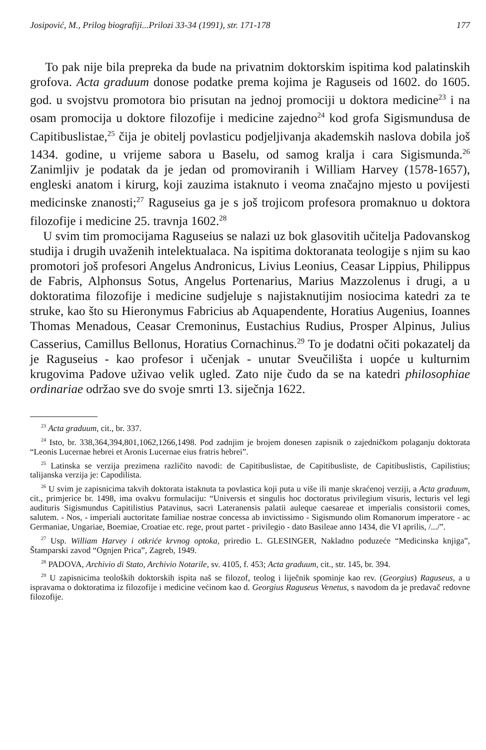Josipović, M., Prilog biografiji...Prilozi 33-34 (1991), str. 171-178 177
To pak nije bila prepreka da bude na privatnim doktorskim ispitima kod palatinskih grofova. Acta graduum donose podatke prema kojima je Raguseis od 1602. do 1605. god. u svojstvu promotora bio prisutan na jednoj promociji u doktora medicine<sup>23</sup> i na osam promocija u doktore filozofije i medicine zajedno<sup>24</sup> kod grofa Sigismundusa de Capitibuslistae,<sup>25</sup> čija je obitelj povlasticu podjeljivanja akademskih naslova dobila još 1434. godine, u vrijeme sabora u Baselu, od samog kralja i cara Sigismunda.<sup>26</sup> Zanimljiv je podatak da je jedan od promoviranih i William Harvey (1578-1657), engleski anatom i kirurg, koji zauzima istaknuto i veoma značajno mjesto u povijesti medicinske znanosti;<sup>27</sup> Raguseius ga je s još trojicom profesora promaknuo u doktora filozofije i medicine 25. travnja 1602.<sup>28</sup>
U svim tim promocijama Raguseius se nalazi uz bok glasovitih učitelja Padovanskog studija i drugih uvaženih intelektualaca. Na ispitima doktoranata teologije s njim su kao promotori još profesori Angelus Andronicus, Livius Leonius, Ceasar Lippius, Philippus de Fabris, Alphonsus Sotus, Angelus Portenarius, Marius Mazzolenus i drugi, a u doktoratima filozofije i medicine sudjeluje s najistaknutijim nosiocima katedri za te struke, kao što su Hieronymus Fabricius ab Aquapendente, Horatius Augenius, Ioannes Thomas Menadous, Ceasar Cremoninus, Eustachius Rudius, Prosper Alpinus, Julius Casserius, Camillus Bellonus, Horatius Cornachinus.<sup>29</sup> To je dodatni očiti pokazatelj da je Raguseius - kao profesor i učenjak - unutar Sveučilišta i uopće u kulturnim krugovima Padove uživao velik ugled. Zato nije čudo da se na katedri philosophiae ordinariae održao sve do svoje smrti 13. siječnja 1622.
<sup>23</sup> Acta graduum, cit., br. 337.
<sup>24</sup> Isto, br. 338,364,394,801,1062,1266,1498. Pod zadnjim je brojem donesen zapisnik o zajedničkom polaganju doktorata “Leonis Lucernae hebrei et Aronis Lucernae eius fratris hebrei”.
<sup>25</sup> Latinska se verzija prezimena različito navodi: de Capitibuslistae, de Capitibusliste, de Capitibuslistis, Capilistius; talijanska verzija je: Capodilista.
<sup>26</sup> U svim je zapisnicima takvih doktorata istaknuta ta povlastica koji puta u više ili manje skraćenoj verziji, a Acta graduum, cit., primjerice br. 1498, ima ovakvu formulaciju: “Universis et singulis hoc doctoratus privilegium visuris, lecturis vel legi audituris Sigismundus Capitilistius Patavinus, sacri Lateranensis palatii auleque caesareae et imperialis consistorii comes, salutem. - Nos, - imperiali auctoritate familiae nostrae concessa ab invictissimo - Sigismundo olim Romanorum imperatore - ac Germaniae, Ungariae, Boemiae, Croatiae etc. rege, prout partet - privilegio - dato Basileae anno 1434, die VI aprilis, /.../”.
<sup>27</sup> Usp. William Harvey i otkriće krvnog optoka, priredio L. GLESINGER, Nakladno poduzeće “Medicinska knjiga”, Štamparski zavod “Ognjen Prica”, Zagreb, 1949.
<sup>28</sup> PADOVA, Archivio di Stato, Archivio Notarile, sv. 4105, f. 453; Acta graduum, cit., str. 145, br. 394.
<sup>29</sup> U zapisnicima teoloških doktorskih ispita naš se filozof, teolog i liječnik spominje kao rev. (Georgius) Raguseus, a u ispravama o doktoratima iz filozofije i medicine većinom kao d. Georgius Raguseus Venetus, s navodom da je predavač redovne filozofije.